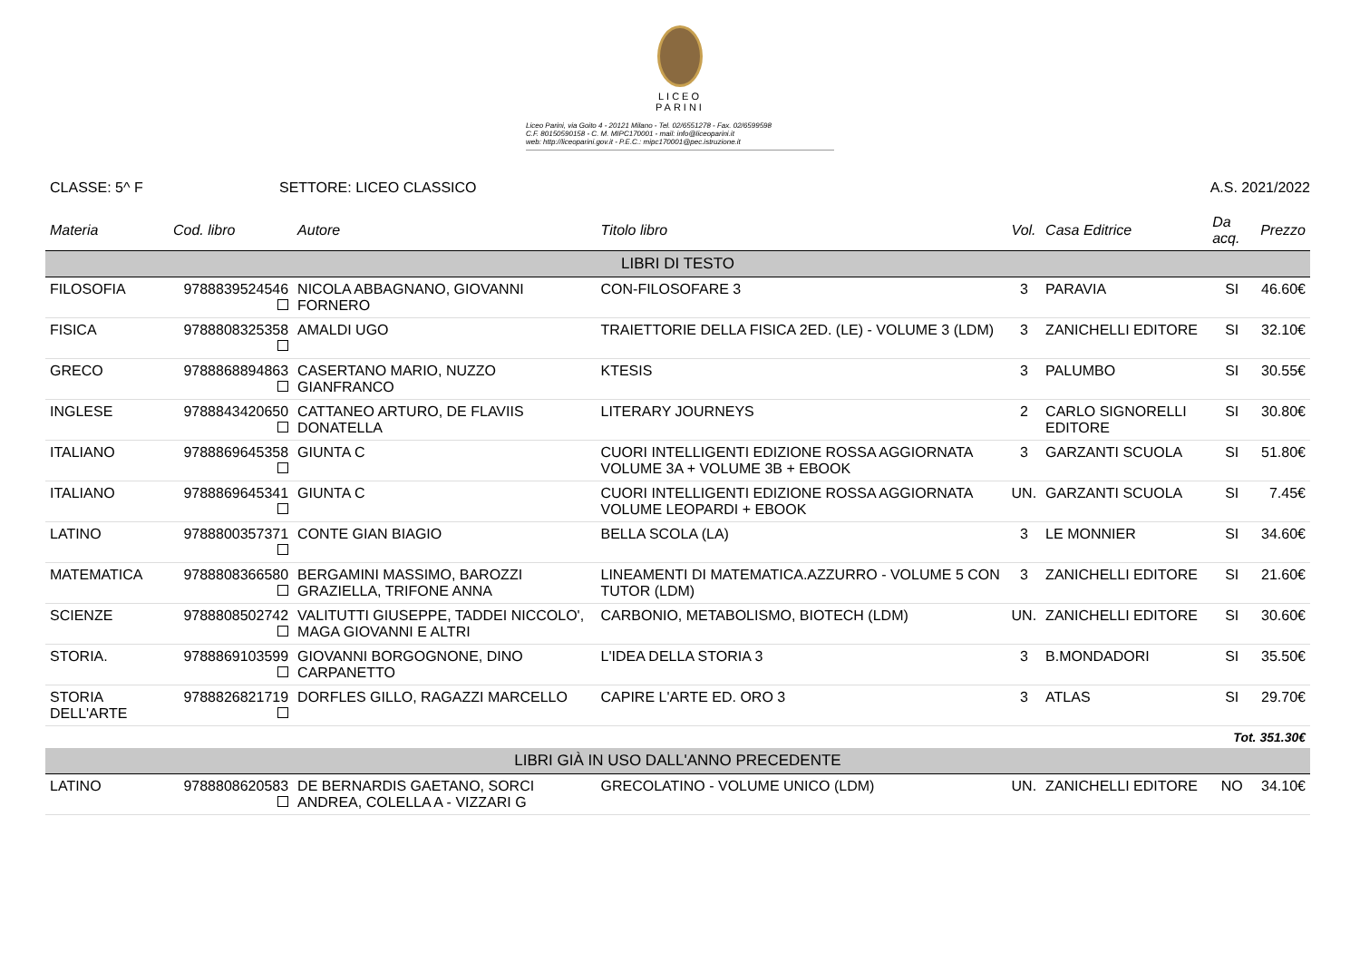LICEO
PARINI
Liceo Parini, via Goito 4 - 20121 Milano - Tel. 02/6551278 - Fax. 02/6599598
C.F. 80150590158 - C. M. MIPC170001 - mail: info@liceoparini.it
web: http://liceoparini.gov.it - P.E.C.: mipc170001@pec.istruzione.it
CLASSE: 5^ F SETTORE: LICEO CLASSICO A.S. 2021/2022
| Materia | Cod. libro | Autore | Titolo libro | Vol. | Casa Editrice | Da acq. | Prezzo |
| --- | --- | --- | --- | --- | --- | --- | --- |
| LIBRI DI TESTO | | | | | | | |
| FILOSOFIA | 9788839524546 | NICOLA ABBAGNANO, GIOVANNI FORNERO | CON-FILOSOFARE 3 | 3 | PARAVIA | SI | 46.60€ |
| FISICA | 9788808325358 | AMALDI UGO | TRAIETTORIE DELLA FISICA 2ED. (LE) - VOLUME 3 (LDM) | 3 | ZANICHELLI EDITORE | SI | 32.10€ |
| GRECO | 9788868894863 | CASERTANO MARIO, NUZZO GIANFRANCO | KTESIS | 3 | PALUMBO | SI | 30.55€ |
| INGLESE | 9788843420650 | CATTANEO ARTURO, DE FLAVIIS DONATELLA | LITERARY JOURNEYS | 2 | CARLO SIGNORELLI EDITORE | SI | 30.80€ |
| ITALIANO | 9788869645358 | GIUNTA C | CUORI INTELLIGENTI EDIZIONE ROSSA AGGIORNATA VOLUME 3A + VOLUME 3B + EBOOK | 3 | GARZANTI SCUOLA | SI | 51.80€ |
| ITALIANO | 9788869645341 | GIUNTA C | CUORI INTELLIGENTI EDIZIONE ROSSA AGGIORNATA VOLUME LEOPARDI + EBOOK | UN. | GARZANTI SCUOLA | SI | 7.45€ |
| LATINO | 9788800357371 | CONTE GIAN BIAGIO | BELLA SCOLA (LA) | 3 | LE MONNIER | SI | 34.60€ |
| MATEMATICA | 9788808366580 | BERGAMINI MASSIMO, BAROZZI GRAZIELLA, TRIFONE ANNA | LINEAMENTI DI MATEMATICA.AZZURRO - VOLUME 5 CON TUTOR (LDM) | 3 | ZANICHELLI EDITORE | SI | 21.60€ |
| SCIENZE | 9788808502742 | VALITUTTI GIUSEPPE, TADDEI NICCOLO', MAGA GIOVANNI E ALTRI | CARBONIO, METABOLISMO, BIOTECH (LDM) | UN. | ZANICHELLI EDITORE | SI | 30.60€ |
| STORIA. | 9788869103599 | GIOVANNI BORGOGNONE, DINO CARPANETTO | L'IDEA DELLA STORIA 3 | 3 | B.MONDADORI | SI | 35.50€ |
| STORIA DELL'ARTE | 9788826821719 | DORFLES GILLO, RAGAZZI MARCELLO | CAPIRE L'ARTE ED. ORO 3 | 3 | ATLAS | SI | 29.70€ |
| Tot. 351.30€ | | | | | | | |
| LIBRI GIÀ IN USO DALL'ANNO PRECEDENTE | | | | | | | |
| LATINO | 9788808620583 | DE BERNARDIS GAETANO, SORCI ANDREA, COLELLA A - VIZZARI G | GRECOLATINO - VOLUME UNICO (LDM) | UN. | ZANICHELLI EDITORE | NO | 34.10€ |